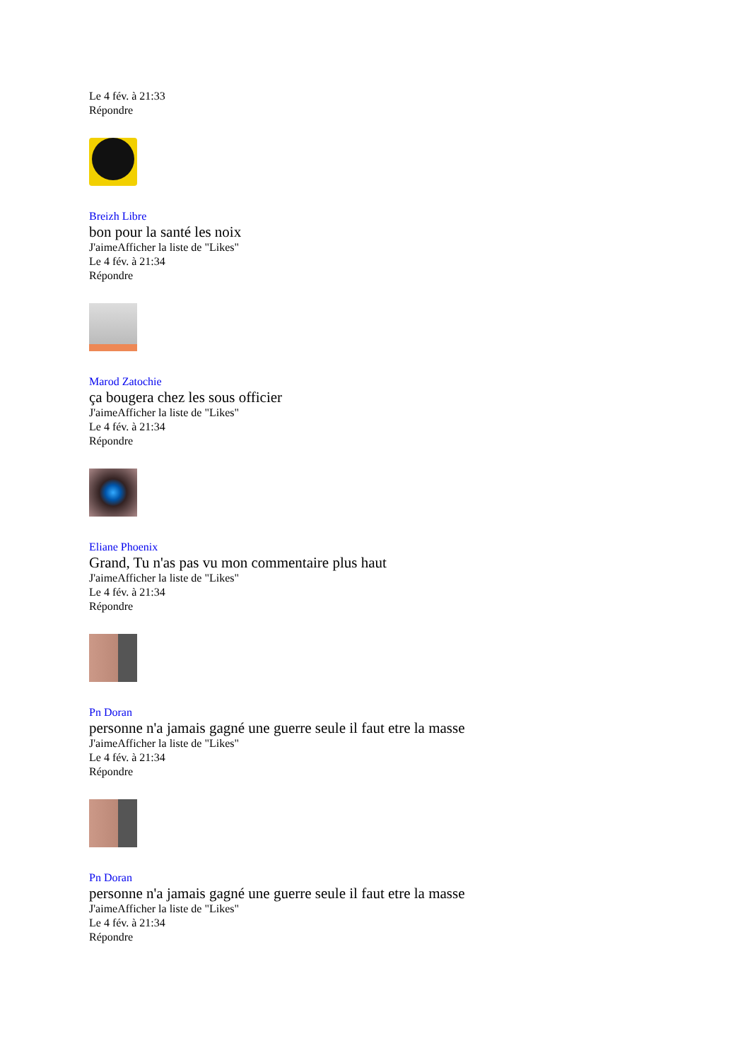Le 4 fév. à 21:33
Répondre
Breizh Libre
bon pour la santé les noix
J'aimeAfficher la liste de "Likes"
Le 4 fév. à 21:34
Répondre
Marod Zatochie
ça bougera chez les sous officier
J'aimeAfficher la liste de "Likes"
Le 4 fév. à 21:34
Répondre
Eliane Phoenix
Grand, Tu n'as pas vu mon commentaire plus haut
J'aimeAfficher la liste de "Likes"
Le 4 fév. à 21:34
Répondre
Pn Doran
personne n'a jamais gagné une guerre seule il faut etre la masse
J'aimeAfficher la liste de "Likes"
Le 4 fév. à 21:34
Répondre
Pn Doran
personne n'a jamais gagné une guerre seule il faut etre la masse
J'aimeAfficher la liste de "Likes"
Le 4 fév. à 21:34
Répondre